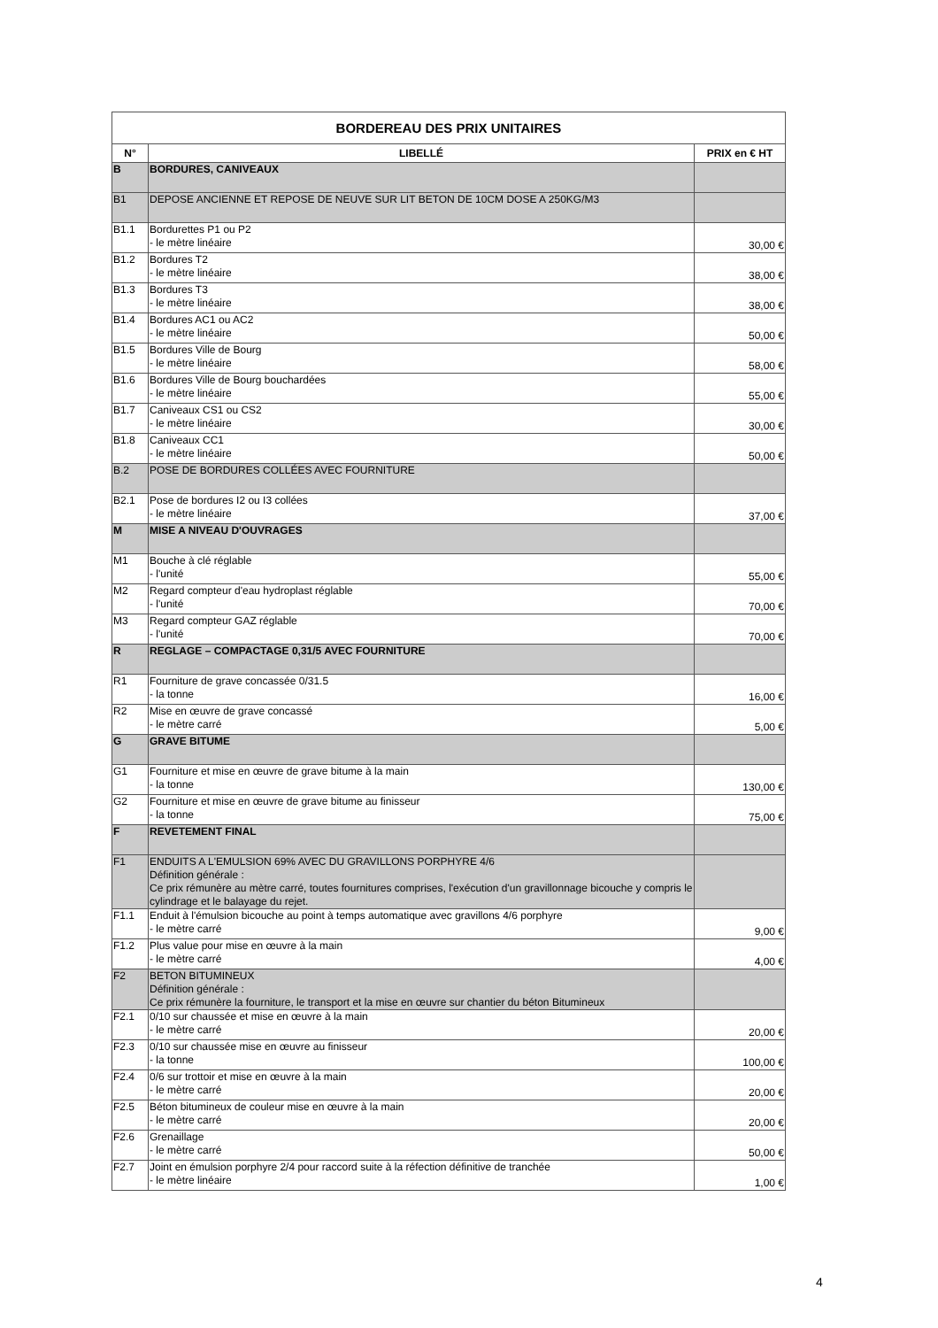| BORDEREAU DES PRIX UNITAIRES | | |
| --- | --- | --- |
| N° | LIBELLÉ | PRIX en € HT |
| B | BORDURES, CANIVEAUX | |
| B1 | DEPOSE ANCIENNE ET REPOSE DE NEUVE SUR LIT BETON DE 10CM DOSE A 250KG/M3 | |
| B1.1 | Bordurettes P1 ou P2 - le mètre linéaire | 30,00 € |
| B1.2 | Bordures T2 - le mètre linéaire | 38,00 € |
| B1.3 | Bordures T3 - le mètre linéaire | 38,00 € |
| B1.4 | Bordures AC1 ou AC2 - le mètre linéaire | 50,00 € |
| B1.5 | Bordures Ville de Bourg - le mètre linéaire | 58,00 € |
| B1.6 | Bordures Ville de Bourg bouchardées - le mètre linéaire | 55,00 € |
| B1.7 | Caniveaux CS1 ou CS2 - le mètre linéaire | 30,00 € |
| B1.8 | Caniveaux CC1 - le mètre linéaire | 50,00 € |
| B.2 | POSE DE BORDURES COLLÉES AVEC FOURNITURE | |
| B2.1 | Pose de bordures I2 ou I3 collées - le mètre linéaire | 37,00 € |
| M | MISE A NIVEAU D'OUVRAGES | |
| M1 | Bouche à clé réglable - l'unité | 55,00 € |
| M2 | Regard compteur d'eau hydroplast réglable - l'unité | 70,00 € |
| M3 | Regard compteur GAZ réglable - l'unité | 70,00 € |
| R | REGLAGE – COMPACTAGE 0,31/5 AVEC FOURNITURE | |
| R1 | Fourniture de grave concassée 0/31.5 - la tonne | 16,00 € |
| R2 | Mise en œuvre de grave concassé - le mètre carré | 5,00 € |
| G | GRAVE BITUME | |
| G1 | Fourniture et mise en œuvre de grave bitume à la main - la tonne | 130,00 € |
| G2 | Fourniture et mise en œuvre de grave bitume au finisseur - la tonne | 75,00 € |
| F | REVETEMENT FINAL | |
| F1 | ENDUITS A L'EMULSION 69% AVEC DU GRAVILLONS PORPHYRE 4/6 Définition générale : Ce prix rémunère au mètre carré, toutes fournitures comprises, l'exécution d'un gravillonnage bicouche y compris le cylindrage et le balayage du rejet. | |
| F1.1 | Enduit à l'émulsion bicouche au point à temps automatique avec gravillons 4/6 porphyre - le mètre carré | 9,00 € |
| F1.2 | Plus value pour mise en œuvre à la main - le mètre carré | 4,00 € |
| F2 | BETON BITUMINEUX Définition générale : Ce prix rémunère la fourniture, le transport et la mise en œuvre sur chantier du béton Bitumineux | |
| F2.1 | 0/10 sur chaussée et mise en œuvre à la main - le mètre carré | 20,00 € |
| F2.3 | 0/10 sur chaussée mise en œuvre au finisseur - la tonne | 100,00 € |
| F2.4 | 0/6 sur trottoir et mise en œuvre à la main - le mètre carré | 20,00 € |
| F2.5 | Béton bitumineux de couleur mise en œuvre à la main - le mètre carré | 20,00 € |
| F2.6 | Grenaillage - le mètre carré | 50,00 € |
| F2.7 | Joint en émulsion porphyre 2/4 pour raccord suite à la réfection définitive de tranchée - le mètre linéaire | 1,00 € |
4